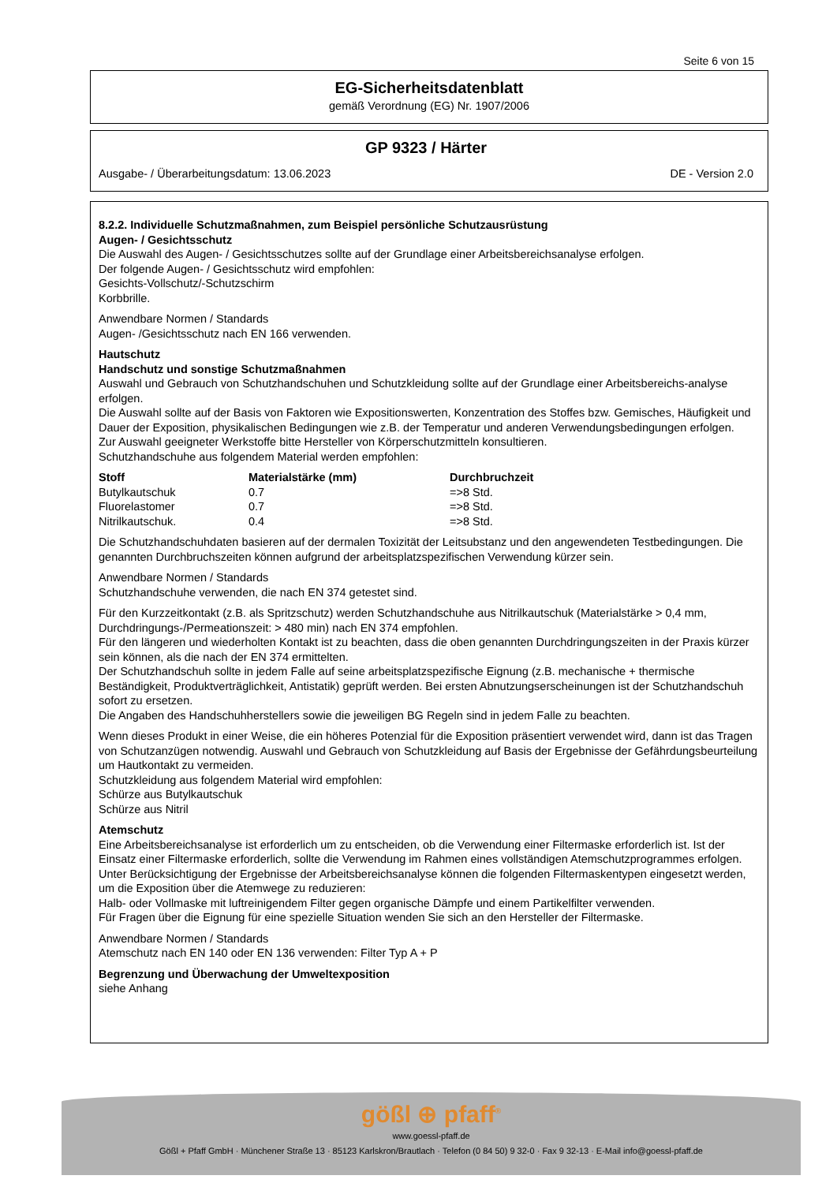Seite 6 von 15
EG-Sicherheitsdatenblatt
gemäß Verordnung (EG) Nr. 1907/2006
GP 9323 / Härter
Ausgabe- / Überarbeitungsdatum: 13.06.2023 DE - Version 2.0
8.2.2. Individuelle Schutzmaßnahmen, zum Beispiel persönliche Schutzausrüstung
Augen- / Gesichtsschutz
Die Auswahl des Augen- / Gesichtsschutzes sollte auf der Grundlage einer Arbeitsbereichsanalyse erfolgen.
Der folgende Augen- / Gesichtsschutz wird empfohlen:
Gesichts-Vollschutz/-Schutzschirm
Korbbrille.
Anwendbare Normen / Standards
Augen- /Gesichtsschutz nach EN 166 verwenden.
Hautschutz
Handschutz und sonstige Schutzmaßnahmen
Auswahl und Gebrauch von Schutzhandschuhen und Schutzkleidung sollte auf der Grundlage einer Arbeitsbereichs-analyse erfolgen.
Die Auswahl sollte auf der Basis von Faktoren wie Expositionswerten, Konzentration des Stoffes bzw. Gemisches, Häufigkeit und Dauer der Exposition, physikalischen Bedingungen wie z.B. der Temperatur und anderen Verwendungsbedingungen erfolgen.
Zur Auswahl geeigneter Werkstoffe bitte Hersteller von Körperschutzmitteln konsultieren.
Schutzhandschuhe aus folgendem Material werden empfohlen:
| Stoff | Materialstärke (mm) | Durchbruchzeit |
| --- | --- | --- |
| Butylkautschuk | 0.7 | =>8 Std. |
| Fluorelastomer | 0.7 | =>8 Std. |
| Nitrilkautschuk. | 0.4 | =>8 Std. |
Die Schutzhandschuhdaten basieren auf der dermalen Toxizität der Leitsubstanz und den angewendeten Testbedingungen. Die genannten Durchbruchszeiten können aufgrund der arbeitsplatzspezifischen Verwendung kürzer sein.
Anwendbare Normen / Standards
Schutzhandschuhe verwenden, die nach EN 374 getestet sind.
Für den Kurzzeitkontakt (z.B. als Spritzschutz) werden Schutzhandschuhe aus Nitrilkautschuk (Materialstärke > 0,4 mm, Durchdringungs-/Permeationszeit: > 480 min) nach EN 374 empfohlen.
Für den längeren und wiederholten Kontakt ist zu beachten, dass die oben genannten Durchdringungszeiten in der Praxis kürzer sein können, als die nach der EN 374 ermittelten.
Der Schutzhandschuh sollte in jedem Falle auf seine arbeitsplatzspezifische Eignung (z.B. mechanische + thermische Beständigkeit, Produktverträglichkeit, Antistatik) geprüft werden. Bei ersten Abnutzungserscheinungen ist der Schutzhandschuh sofort zu ersetzen.
Die Angaben des Handschuhherstellers sowie die jeweiligen BG Regeln sind in jedem Falle zu beachten.
Wenn dieses Produkt in einer Weise, die ein höheres Potenzial für die Exposition präsentiert verwendet wird, dann ist das Tragen von Schutzanzügen notwendig. Auswahl und Gebrauch von Schutzkleidung auf Basis der Ergebnisse der Gefährdungsbeurteilung um Hautkontakt zu vermeiden.
Schutzkleidung aus folgendem Material wird empfohlen:
Schürze aus Butylkautschuk
Schürze aus Nitril
Atemschutz
Eine Arbeitsbereichsanalyse ist erforderlich um zu entscheiden, ob die Verwendung einer Filtermaske erforderlich ist. Ist der Einsatz einer Filtermaske erforderlich, sollte die Verwendung im Rahmen eines vollständigen Atemschutzprogrammes erfolgen. Unter Berücksichtigung der Ergebnisse der Arbeitsbereichsanalyse können die folgenden Filtermaskentypen eingesetzt werden, um die Exposition über die Atemwege zu reduzieren:
Halb- oder Vollmaske mit luftreinigendem Filter gegen organische Dämpfe und einem Partikelfilter verwenden.
Für Fragen über die Eignung für eine spezielle Situation wenden Sie sich an den Hersteller der Filtermaske.
Anwendbare Normen / Standards
Atemschutz nach EN 140 oder EN 136 verwenden: Filter Typ A + P
Begrenzung und Überwachung der Umweltexposition
siehe Anhang
gößl ⊕ pfaff<sup>®</sup>
www.goessl-pfaff.de
Gößl + Pfaff GmbH · Münchener Straße 13 · 85123 Karlskron/Brautlach · Telefon (0 84 50) 9 32-0 · Fax 9 32-13 · E-Mail info@goessl-pfaff.de